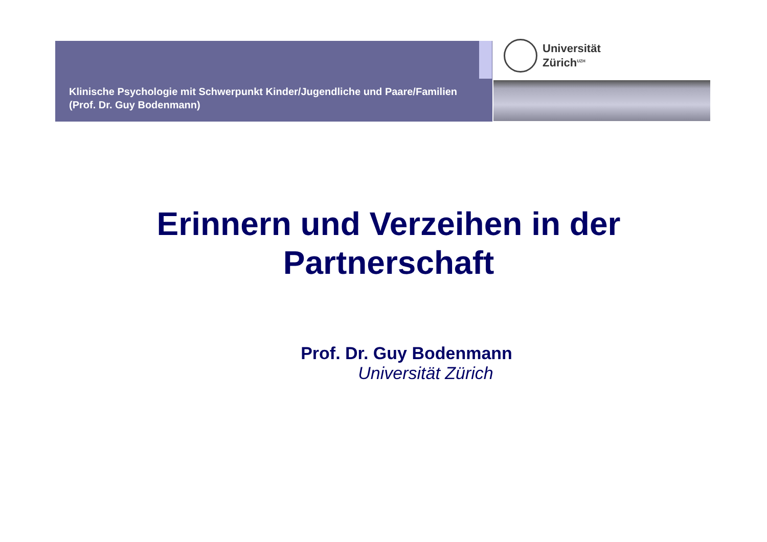Klinische Psychologie mit Schwerpunkt Kinder/Jugendliche und Paare/Familien (Prof. Dr. Guy Bodenmann)
Universität
Zürich<sup>UZH</sup>
Erinnern und Verzeihen in der
Partnerschaft
Prof. Dr. Guy Bodenmann
Universität Zürich